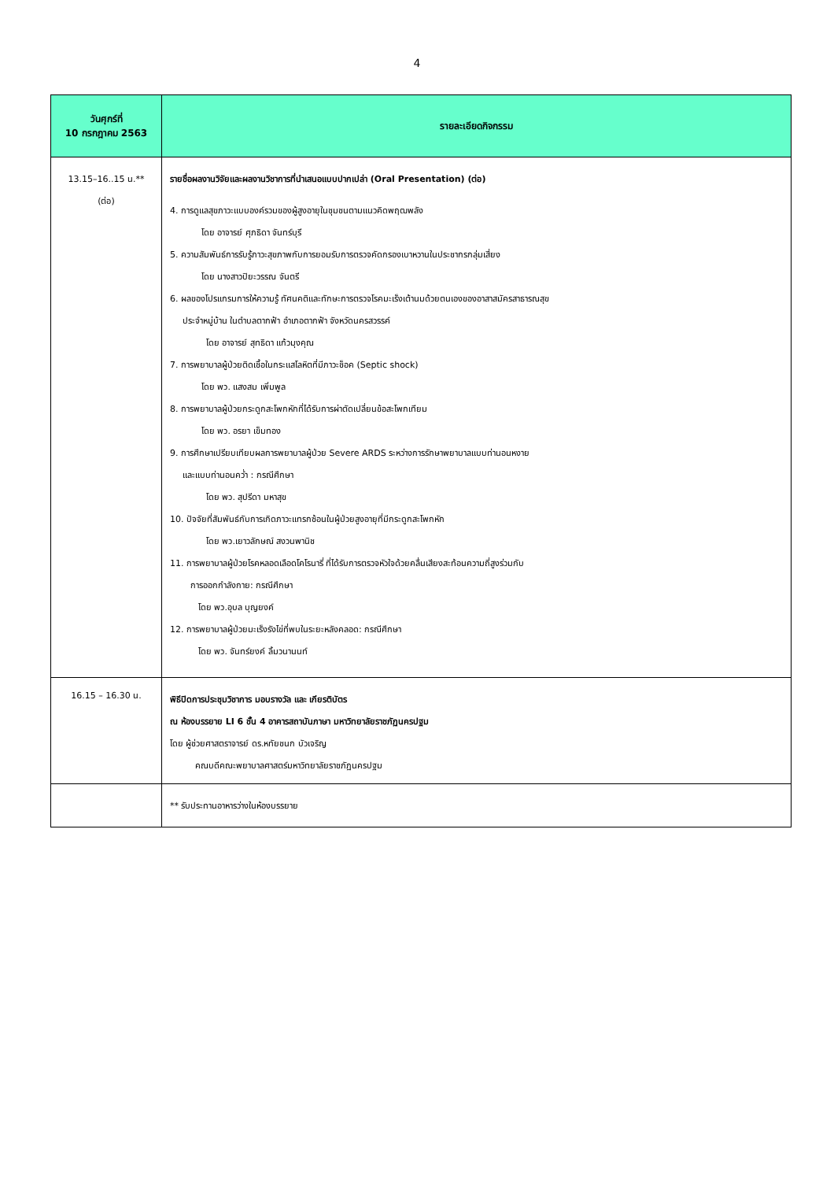4
| วันศุกร์ที่ 10 กรกฎาคม 2563 | รายละเอียดกิจกรรม |
| --- | --- |
| 13.15–16..15 น.** (ต่อ) | รายชื่อผลงานวิจัยและผลงานวิชาการที่นำเสนอแบบปากเปล่า (Oral Presentation) (ต่อ) 4. การดูแลสุขภาวะแบบองค์รวมของผู้สูงอายุในชุมชนตามแนวคิดพฤฒพลัง โดย อาจารย์ ศุภธิดา จันทร์บุรี 5. ความสัมพันธ์การรับรู้ภาวะสุขภาพกับการยอมรับการตรวจคัดกรองเบาหวานในประชากรกลุ่มเสี่ยง โดย นางสาวปิยะวรรณ จันตรี 6. ผลของโปรแกรมการให้ความรู้ ทัศนคติและทักษะการตรวจโรคมะเร็งเต้านมด้วยตนเองของอาสาสมัครสาธารณสุข ประจำหมู่บ้าน ในตำบลตากฟ้า อำเภอตากฟ้า จังหวัดนครสวรรค์ โดย อาจารย์ สุทธิดา แก้วมุงคุณ 7. การพยาบาลผู้ป่วยติดเชื้อในกระแสโลหิตที่มีภาวะช็อค (Septic shock) โดย พว. แสงสม เพิ่มพูล 8. การพยาบาลผู้ป่วยกระดูกสะโพกหักที่ได้รับการผ่าตัดเปลี่ยนข้อสะโพกเทียม โดย พว. อรยา เข็มทอง 9. การศึกษาเปรียบเทียบผลการพยาบาลผู้ป่วย Severe ARDS ระหว่างการรักษาพยาบาลแบบท่านอนหงาย และแบบท่านอนคว่ำ : กรณีศึกษา โดย พว. สุปรีดา มหาสุข 10. ปัจจัยที่สัมพันธ์กับการเกิดภาวะแทรกซ้อนในผู้ป่วยสูงอายุที่มีกระดูกสะโพกหัก โดย พว.เยาวลักษณ์ สงวนพานิช 11. การพยาบาลผู้ป่วยโรคหลอดเลือดโคโรนารี่ ที่ได้รับการตรวจหัวใจด้วยคลื่นเสียงสะท้อนความถี่สูงร่วมกับ การออกกำลังกาย: กรณีศึกษา โดย พว.อุบล บุญยงค์ 12. การพยาบาลผู้ป่วยมะเร็งรังไข่ที่พบในระยะหลังคลอด: กรณีศึกษา โดย พว. จันทร์ยงค์ ลิ้มวนานนท์ |
| 16.15 – 16.30 น. | พิธีปิดการประชุมวิชาการ มอบรางวัล และ เกียรติบัตร ณ ห้องบรรยาย LI 6 ชั้น 4 อาคารสถาบันภาษา มหาวิทยาลัยราชภัฏนครปฐม โดย ผู้ช่วยศาสตราจารย์ ดร.หทัยชนก บัวเจริญ คณบดีคณะพยาบาลศาสตร์มหาวิทยาลัยราชภัฏนครปฐม |
| | ** รับประทานอาหารว่างในห้องบรรยาย |